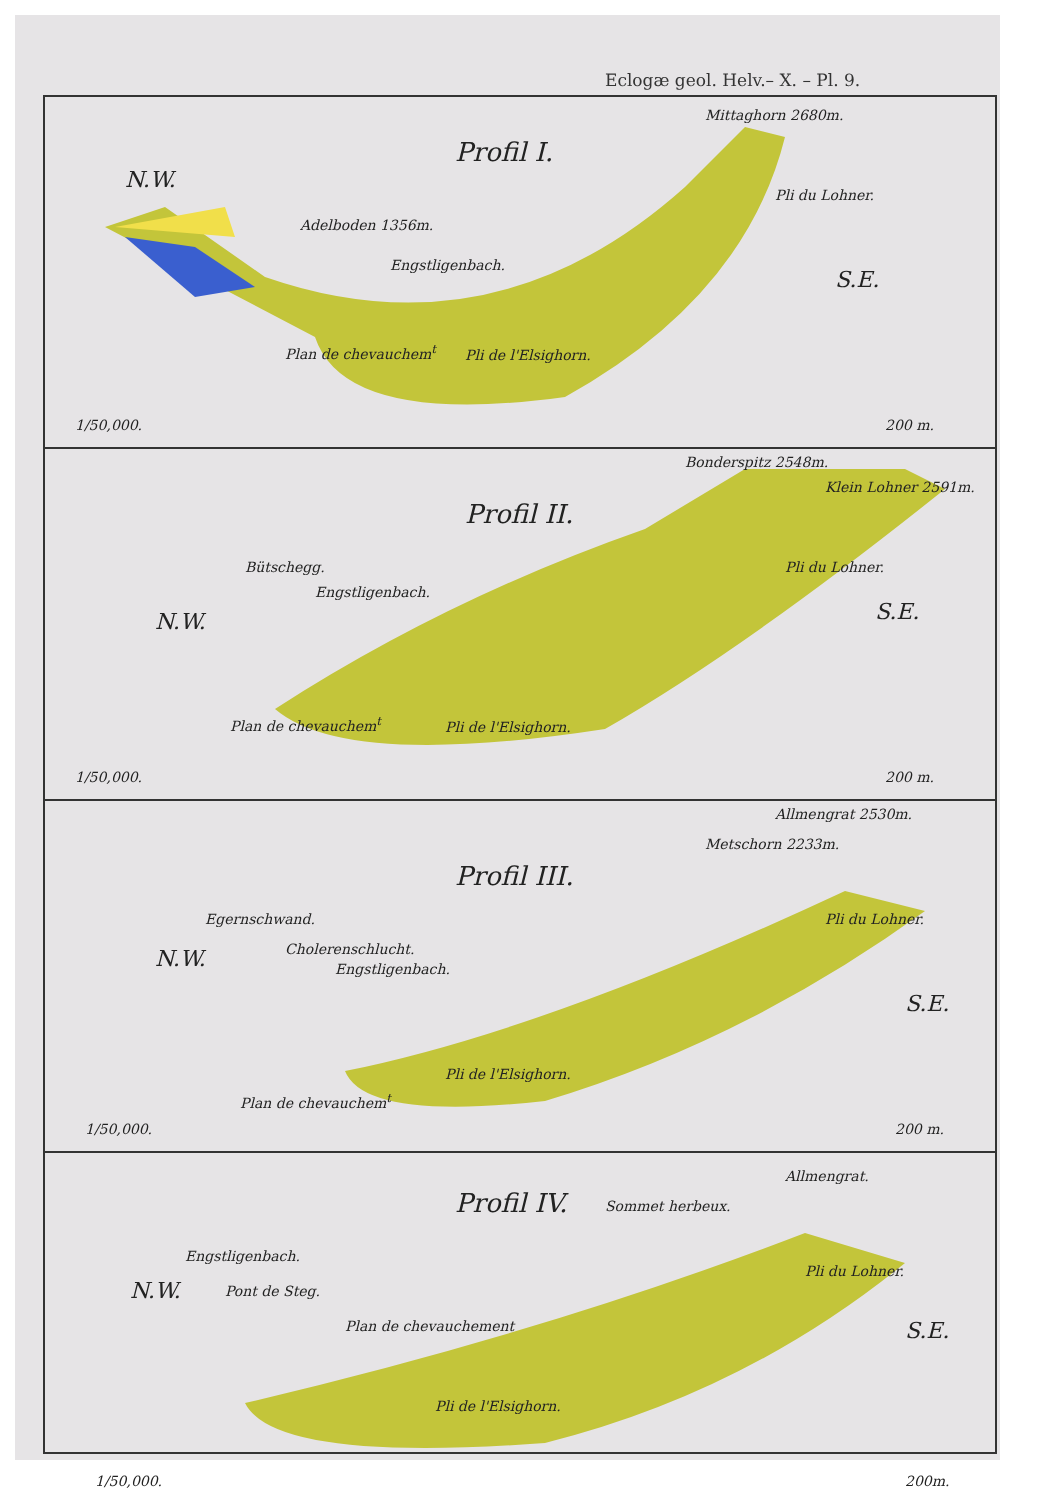Eclogæ geol. Helv.– X. – Pl. 9.
Profil I.
Mittaghorn 2680m.
N.W.
Adelboden 1356m.
Pli du Lohner.
Engstligenbach.
S.E.
Plan de chevauchem<sup>t</sup> Pli de l'Elsighorn.
1/50,000. 200 m.
Bonderspitz 2548m.
Klein Lohner 2591m.
Profil II.
Bütschegg. Pli du Lohner.
Engstligenbach.
N.W. S.E.
Plan de chevauchem<sup>t</sup> Pli de l'Elsighorn.
1/50,000. 200 m.
Allmengrat 2530m.
Metschorn 2233m.
Profil III.
Egernschwand. Pli du Lohner.
Cholerenschlucht.
N.W. Engstligenbach.
S.E.
Plan de chevauchem<sup>t</sup>
Pli de l'Elsighorn.
1/50,000. 200 m.
Allmengrat.
Profil IV. Sommet herbeux.
Engstligenbach.
Pli du Lohner.
N.W. Pont de Steg.
S.E.
Plan de chevauchement
Pli de l'Elsighorn.
1/50,000. 200m.